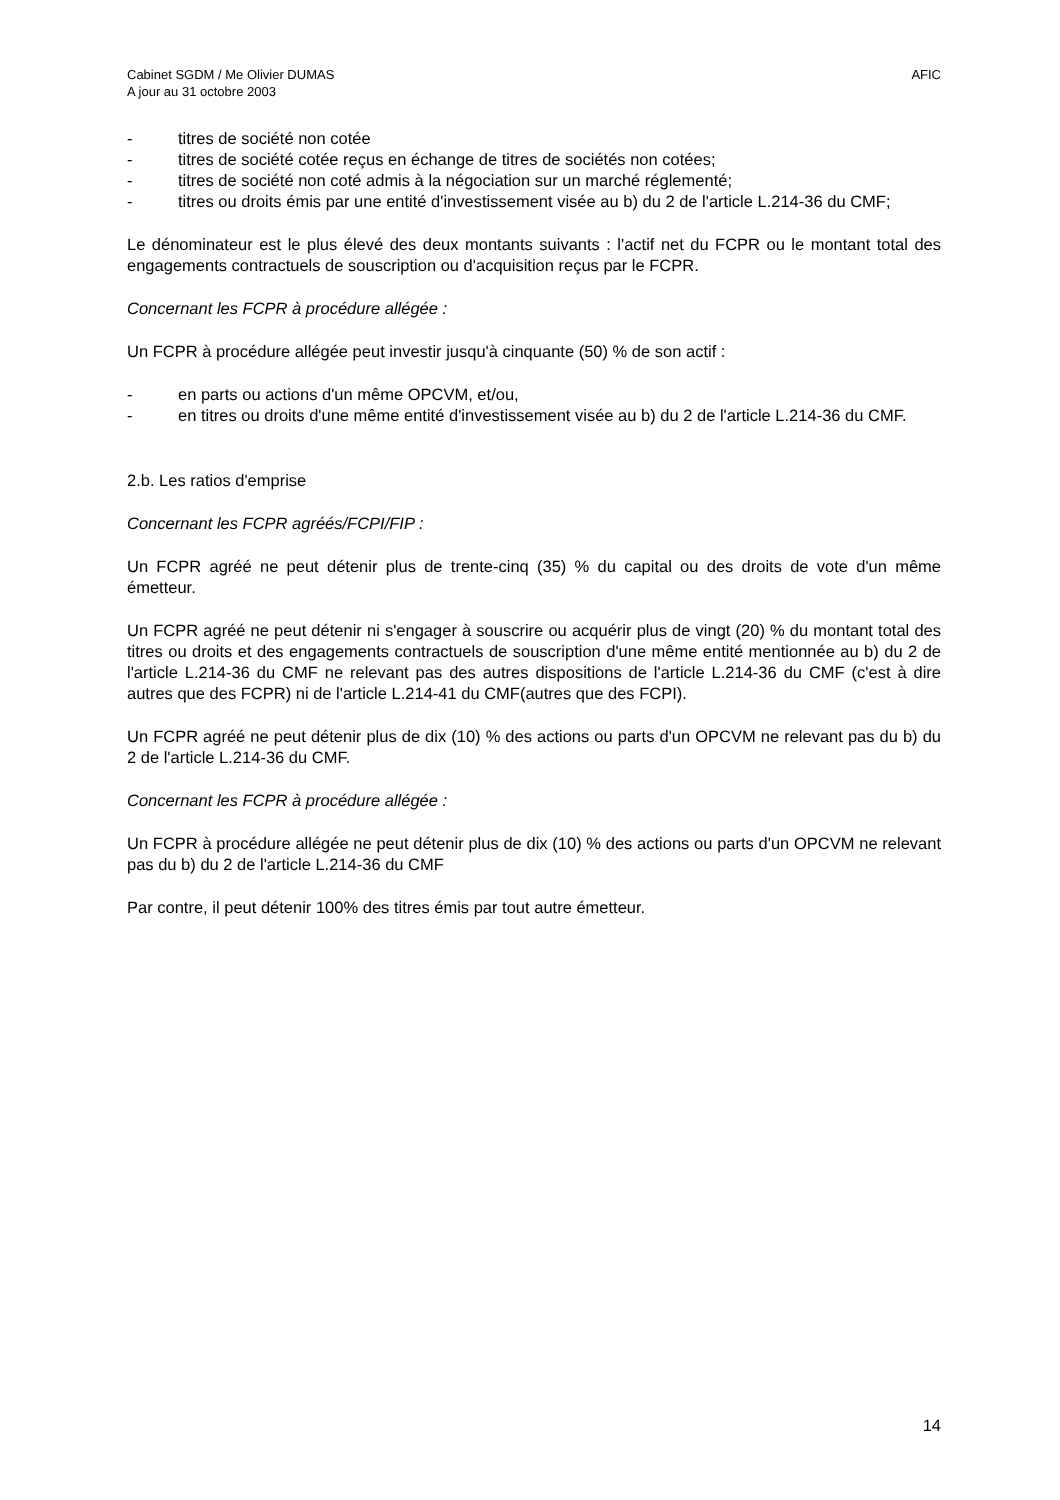Cabinet SGDM / Me Olivier DUMAS
A jour au 31 octobre 2003
AFIC
- titres de société non cotée
- titres de société cotée reçus en échange de titres de sociétés non cotées;
- titres de société non coté admis à la négociation sur un marché réglementé;
- titres ou droits émis par une entité d'investissement visée au b) du 2 de l'article L.214-36 du CMF;
Le dénominateur est le plus élevé des deux montants suivants : l'actif net du FCPR ou le montant total des engagements contractuels de souscription ou d'acquisition reçus par le FCPR.
Concernant les FCPR à procédure allégée :
Un FCPR à procédure allégée peut investir jusqu'à cinquante (50) % de son actif :
- en parts ou actions d'un même OPCVM, et/ou,
- en titres ou droits d'une même entité d'investissement visée au b) du 2 de l'article L.214-36 du CMF.
2.b. Les ratios d'emprise
Concernant les FCPR agréés/FCPI/FIP :
Un FCPR agréé ne peut détenir plus de trente-cinq (35) % du capital ou des droits de vote d'un même émetteur.
Un FCPR agréé ne peut détenir ni s'engager à souscrire ou acquérir plus de vingt (20) % du montant total des titres ou droits et des engagements contractuels de souscription d'une même entité mentionnée au b) du 2 de l'article L.214-36 du CMF ne relevant pas des autres dispositions de l'article L.214-36 du CMF (c'est à dire autres que des FCPR) ni de l'article L.214-41 du CMF(autres que des FCPI).
Un FCPR agréé ne peut détenir plus de dix (10) % des actions ou parts d'un OPCVM ne relevant pas du b) du 2 de l'article L.214-36 du CMF.
Concernant les FCPR à procédure allégée :
Un FCPR à procédure allégée ne peut détenir plus de dix (10) % des actions ou parts d'un OPCVM ne relevant pas du b) du 2 de l'article L.214-36 du CMF
Par contre, il peut détenir 100% des titres émis par tout autre émetteur.
14